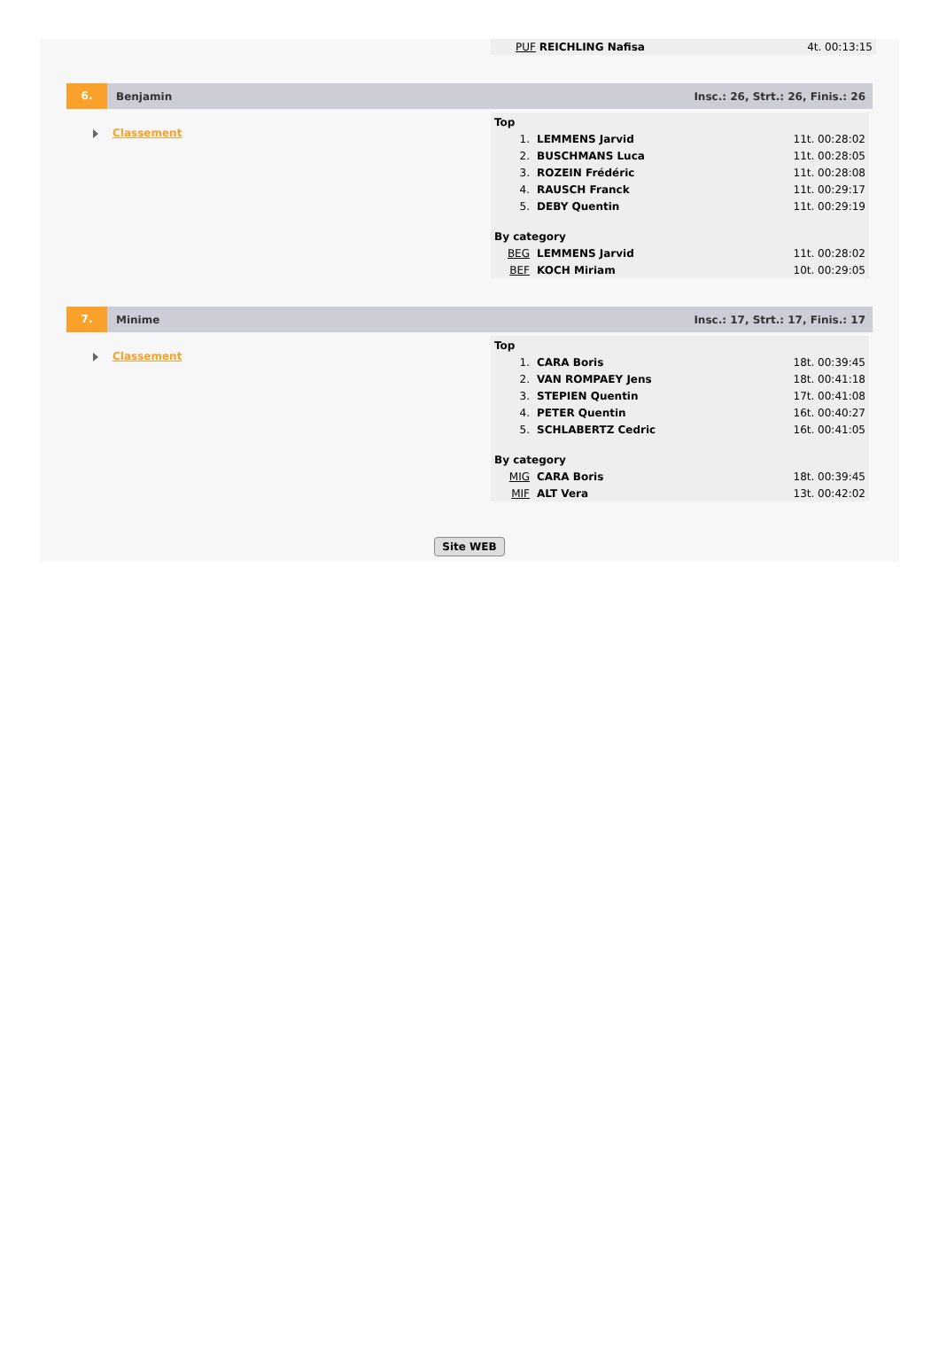PUF REICHLING Nafisa 4t. 00:13:15
6.
Benjamin
Insc.: 26, Strt.: 26, Finis.: 26
Classement
| Top | | |
| --- | --- | --- |
| 1. | LEMMENS Jarvid | 11t. 00:28:02 |
| 2. | BUSCHMANS Luca | 11t. 00:28:05 |
| 3. | ROZEIN Frédéric | 11t. 00:28:08 |
| 4. | RAUSCH Franck | 11t. 00:29:17 |
| 5. | DEBY Quentin | 11t. 00:29:19 |
| By category | | |
| BEG | LEMMENS Jarvid | 11t. 00:28:02 |
| BEF | KOCH Miriam | 10t. 00:29:05 |
7.
Minime
Insc.: 17, Strt.: 17, Finis.: 17
Classement
| Top | | |
| --- | --- | --- |
| 1. | CARA Boris | 18t. 00:39:45 |
| 2. | VAN ROMPAEY Jens | 18t. 00:41:18 |
| 3. | STEPIEN Quentin | 17t. 00:41:08 |
| 4. | PETER Quentin | 16t. 00:40:27 |
| 5. | SCHLABERTZ Cedric | 16t. 00:41:05 |
| By category | | |
| MIG | CARA Boris | 18t. 00:39:45 |
| MIF | ALT Vera | 13t. 00:42:02 |
Site WEB